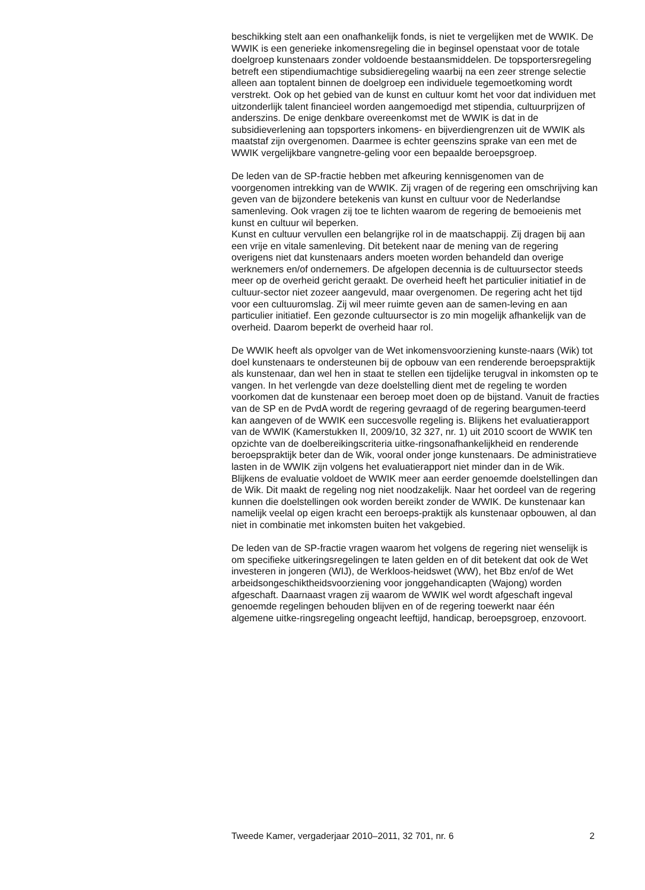beschikking stelt aan een onafhankelijk fonds, is niet te vergelijken met de WWIK. De WWIK is een generieke inkomensregeling die in beginsel openstaat voor de totale doelgroep kunstenaars zonder voldoende bestaansmiddelen. De topsportersregeling betreft een stipendiumachtige subsidieregeling waarbij na een zeer strenge selectie alleen aan toptalent binnen de doelgroep een individuele tegemoetkoming wordt verstrekt. Ook op het gebied van de kunst en cultuur komt het voor dat individuen met uitzonderlijk talent financieel worden aangemoedigd met stipendia, cultuurprijzen of anderszins. De enige denkbare overeenkomst met de WWIK is dat in de subsidieverlening aan topsporters inkomens- en bijverdiengrenzen uit de WWIK als maatstaf zijn overgenomen. Daarmee is echter geenszins sprake van een met de WWIK vergelijkbare vangnetre-geling voor een bepaalde beroepsgroep.
De leden van de SP-fractie hebben met afkeuring kennisgenomen van de voorgenomen intrekking van de WWIK. Zij vragen of de regering een omschrijving kan geven van de bijzondere betekenis van kunst en cultuur voor de Nederlandse samenleving. Ook vragen zij toe te lichten waarom de regering de bemoeienis met kunst en cultuur wil beperken.
Kunst en cultuur vervullen een belangrijke rol in de maatschappij. Zij dragen bij aan een vrije en vitale samenleving. Dit betekent naar de mening van de regering overigens niet dat kunstenaars anders moeten worden behandeld dan overige werknemers en/of ondernemers. De afgelopen decennia is de cultuursector steeds meer op de overheid gericht geraakt. De overheid heeft het particulier initiatief in de cultuur-sector niet zozeer aangevuld, maar overgenomen. De regering acht het tijd voor een cultuuromslag. Zij wil meer ruimte geven aan de samen-leving en aan particulier initiatief. Een gezonde cultuursector is zo min mogelijk afhankelijk van de overheid. Daarom beperkt de overheid haar rol.
De WWIK heeft als opvolger van de Wet inkomensvoorziening kunste-naars (Wik) tot doel kunstenaars te ondersteunen bij de opbouw van een renderende beroepspraktijk als kunstenaar, dan wel hen in staat te stellen een tijdelijke terugval in inkomsten op te vangen. In het verlengde van deze doelstelling dient met de regeling te worden voorkomen dat de kunstenaar een beroep moet doen op de bijstand. Vanuit de fracties van de SP en de PvdA wordt de regering gevraagd of de regering beargumen-teerd kan aangeven of de WWIK een succesvolle regeling is. Blijkens het evaluatierapport van de WWIK (Kamerstukken II, 2009/10, 32 327, nr. 1) uit 2010 scoort de WWIK ten opzichte van de doelbereikingscriteria uitke-ringsonafhankelijkheid en renderende beroepspraktijk beter dan de Wik, vooral onder jonge kunstenaars. De administratieve lasten in de WWIK zijn volgens het evaluatierapport niet minder dan in de Wik. Blijkens de evaluatie voldoet de WWIK meer aan eerder genoemde doelstellingen dan de Wik. Dit maakt de regeling nog niet noodzakelijk. Naar het oordeel van de regering kunnen die doelstellingen ook worden bereikt zonder de WWIK. De kunstenaar kan namelijk veelal op eigen kracht een beroeps-praktijk als kunstenaar opbouwen, al dan niet in combinatie met inkomsten buiten het vakgebied.
De leden van de SP-fractie vragen waarom het volgens de regering niet wenselijk is om specifieke uitkeringsregelingen te laten gelden en of dit betekent dat ook de Wet investeren in jongeren (WIJ), de Werkloos-heidswet (WW), het Bbz en/of de Wet arbeidsongeschiktheidsvoorziening voor jonggehandicapten (Wajong) worden afgeschaft. Daarnaast vragen zij waarom de WWIK wel wordt afgeschaft ingeval genoemde regelingen behouden blijven en of de regering toewerkt naar één algemene uitke-ringsregeling ongeacht leeftijd, handicap, beroepsgroep, enzovoort.
Tweede Kamer, vergaderjaar 2010–2011, 32 701, nr. 6 2